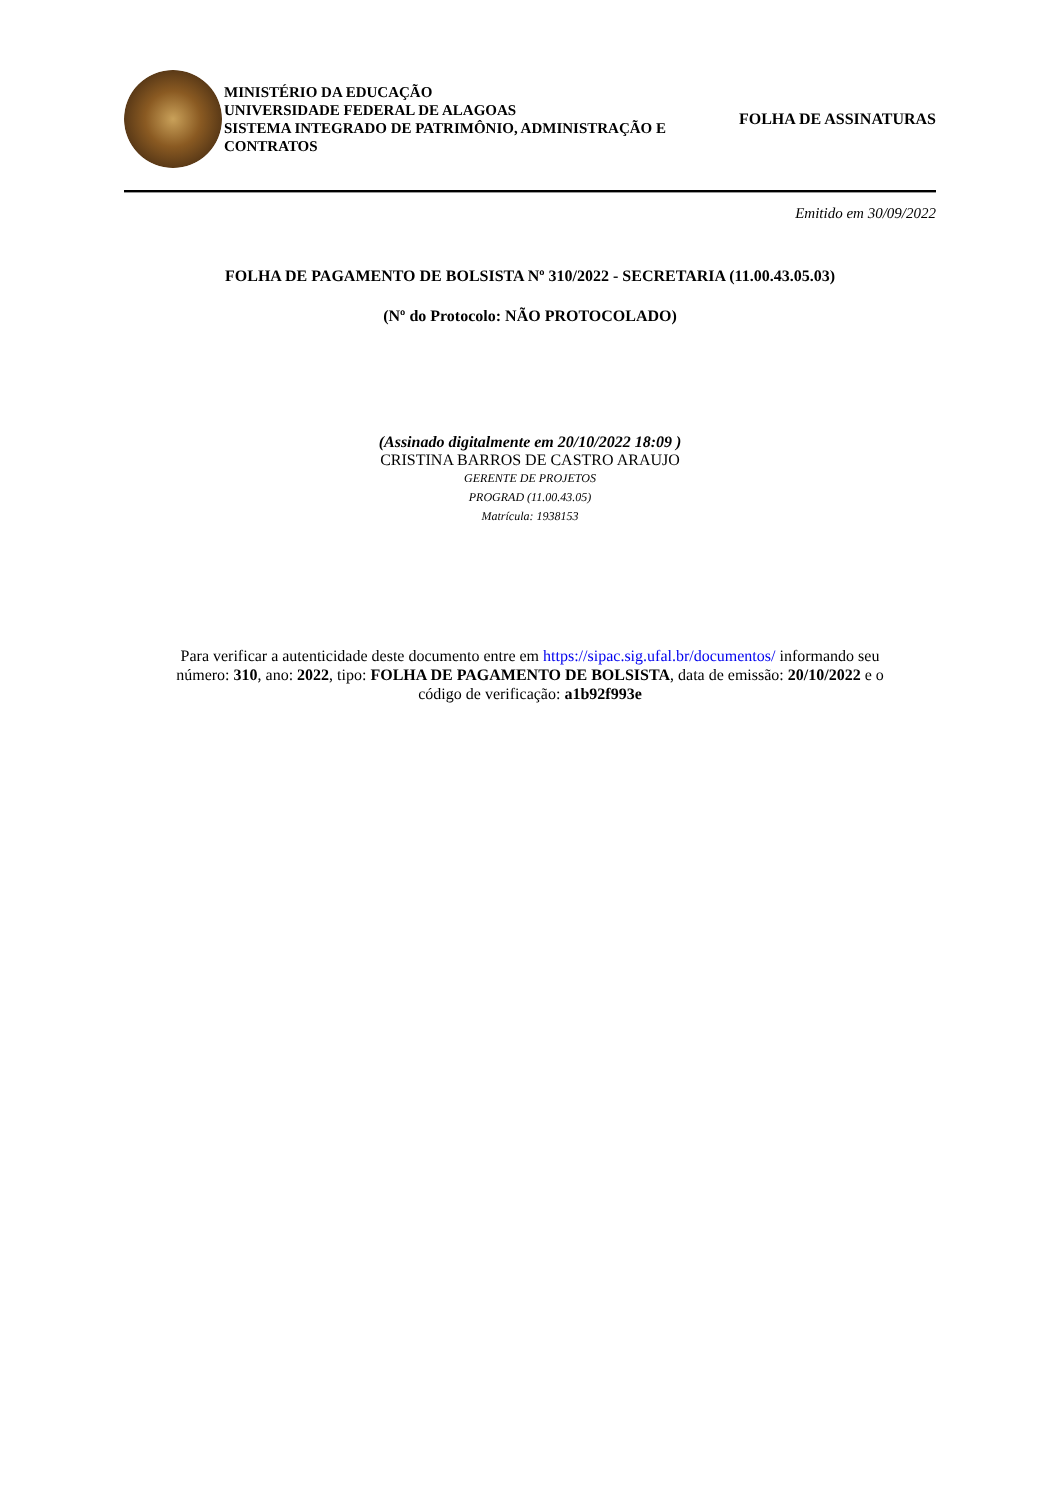MINISTÉRIO DA EDUCAÇÃO
UNIVERSIDADE FEDERAL DE ALAGOAS
SISTEMA INTEGRADO DE PATRIMÔNIO, ADMINISTRAÇÃO E CONTRATOS
FOLHA DE ASSINATURAS
Emitido em 30/09/2022
FOLHA DE PAGAMENTO DE BOLSISTA Nº 310/2022 - SECRETARIA (11.00.43.05.03)
(Nº do Protocolo: NÃO PROTOCOLADO)
(Assinado digitalmente em 20/10/2022 18:09 )
CRISTINA BARROS DE CASTRO ARAUJO
GERENTE DE PROJETOS
PROGRAD (11.00.43.05)
Matrícula: 1938153
Para verificar a autenticidade deste documento entre em https://sipac.sig.ufal.br/documentos/ informando seu número: 310, ano: 2022, tipo: FOLHA DE PAGAMENTO DE BOLSISTA, data de emissão: 20/10/2022 e o código de verificação: a1b92f993e